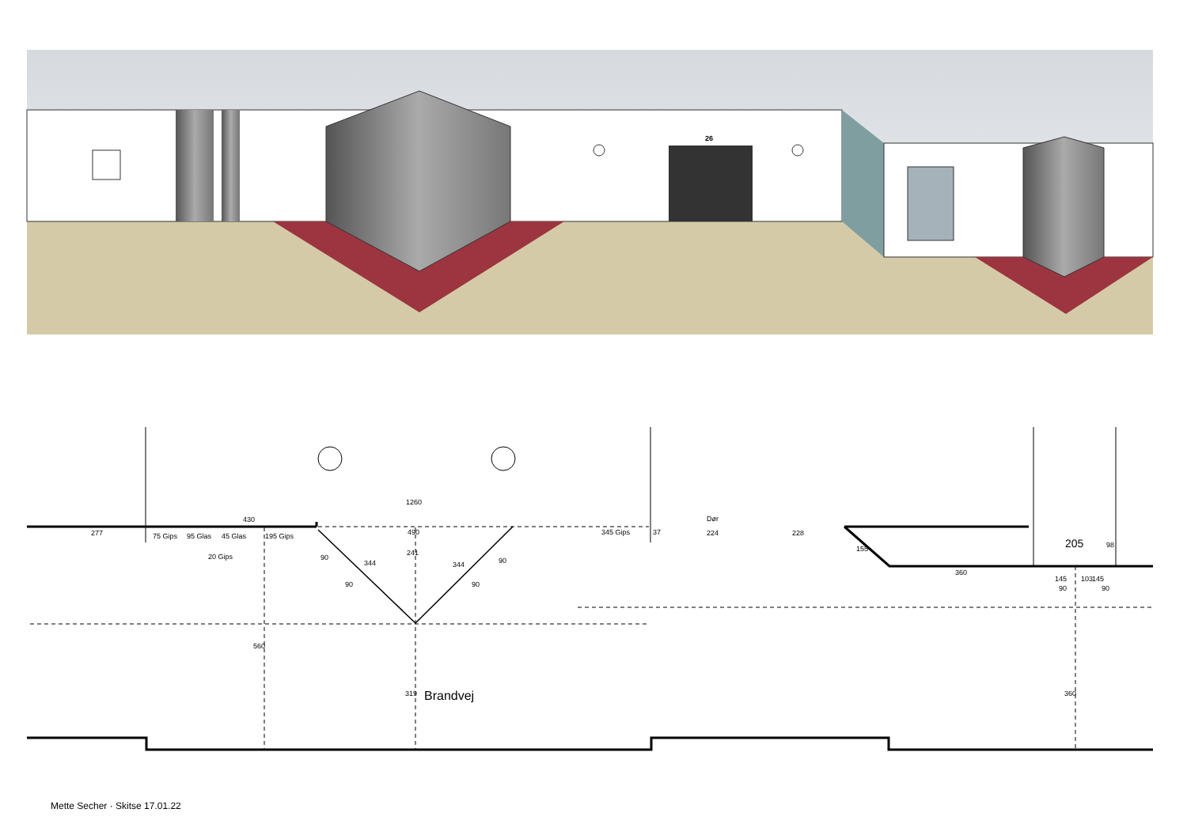26
277
430
1260
490
345 Gips
37
Dør
224
228
155
360
205
90
90
98
145
103
145
75 Gips
95 Glas
45 Glas
20 Gips
195 Gips
90
90
344
344
90
90
241
560
319
360
Brandvej
Mette Secher · Skitse 17.01.22